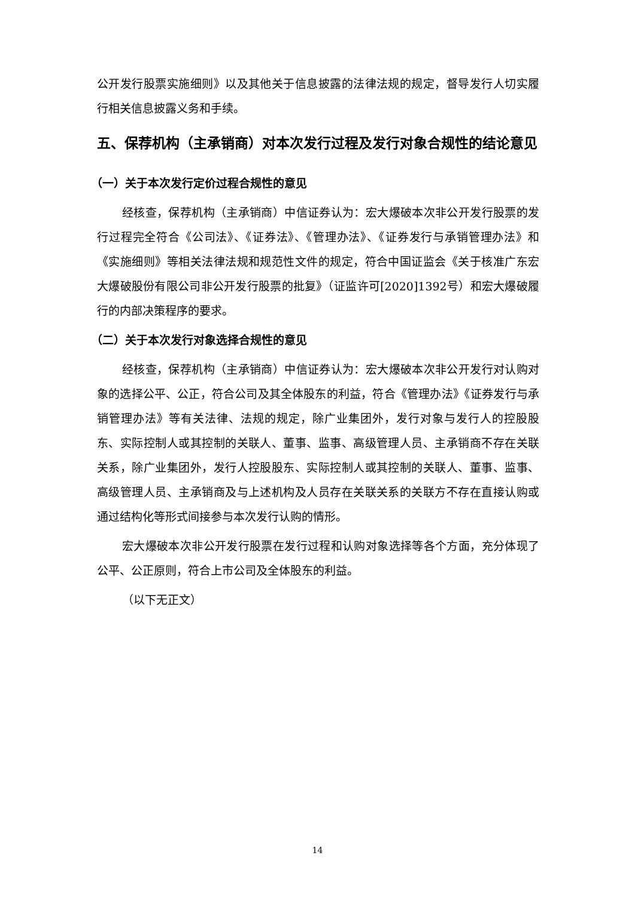公开发行股票实施细则》以及其他关于信息披露的法律法规的规定，督导发行人切实履行相关信息披露义务和手续。
五、保荐机构（主承销商）对本次发行过程及发行对象合规性的结论意见
（一）关于本次发行定价过程合规性的意见
经核查，保荐机构（主承销商）中信证券认为：宏大爆破本次非公开发行股票的发行过程完全符合《公司法》、《证券法》、《管理办法》、《证券发行与承销管理办法》和《实施细则》等相关法律法规和规范性文件的规定，符合中国证监会《关于核准广东宏大爆破股份有限公司非公开发行股票的批复》（证监许可[2020]1392号）和宏大爆破履行的内部决策程序的要求。
（二）关于本次发行对象选择合规性的意见
经核查，保荐机构（主承销商）中信证券认为：宏大爆破本次非公开发行对认购对象的选择公平、公正，符合公司及其全体股东的利益，符合《管理办法》《证券发行与承销管理办法》等有关法律、法规的规定，除广业集团外，发行对象与发行人的控股股东、实际控制人或其控制的关联人、董事、监事、高级管理人员、主承销商不存在关联关系，除广业集团外，发行人控股股东、实际控制人或其控制的关联人、董事、监事、高级管理人员、主承销商及与上述机构及人员存在关联关系的关联方不存在直接认购或通过结构化等形式间接参与本次发行认购的情形。
宏大爆破本次非公开发行股票在发行过程和认购对象选择等各个方面，充分体现了公平、公正原则，符合上市公司及全体股东的利益。
（以下无正文）
14